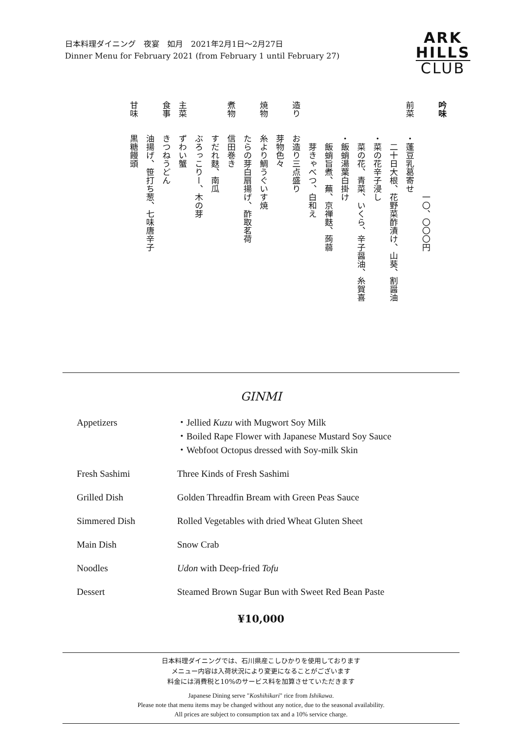日本料理ダイニング　夜宴　如月　2021年2月1日～2月27日
Dinner Menu for February 2021 (from February 1 until February 27)
ARK
HILLS
CLUB
吟味
　　　　　　　　　　　一〇、〇〇〇円
前菜　　・蓬豆乳葛寄せ
　　　　　二十日大根、花野菜酢漬け、山葵、割醤油
　　　　・菜の花辛子浸し
　　　　　菜の花、青菜、いくら、辛子醤油、糸賀喜
　　　　・飯蛸湯葉白掛け
　　　　　飯蛸旨煮、蕪、京禅麩、蒟蒻
　　　　　芽きゃべつ、白和え
造り　　お造り三点盛り
　　　　芽物色々
焼物　　糸より鯛うぐいす焼
　　　　たらの芽白扇揚げ、酢取茗荷
煮物　　信田巻き
　　　　すだれ麩、南瓜
　　　　ぶろっこりー、木の芽
主菜　　ずわい蟹
食事　　きつねうどん
　　　　油揚げ、笹打ち葱、七味唐辛子
甘味　　黒糖饅頭
GINMI
| Appetizers | ・Jellied Kuzu with Mugwort Soy Milk ・Boiled Rape Flower with Japanese Mustard Soy Sauce ・Webfoot Octopus dressed with Soy-milk Skin |
| Fresh Sashimi | Three Kinds of Fresh Sashimi |
| Grilled Dish | Golden Threadfin Bream with Green Peas Sauce |
| Simmered Dish | Rolled Vegetables with dried Wheat Gluten Sheet |
| Main Dish | Snow Crab |
| Noodles | Udon with Deep-fried Tofu |
| Dessert | Steamed Brown Sugar Bun with Sweet Red Bean Paste |
¥10,000
日本料理ダイニングでは、石川県産こしひかりを使用しております
メニュー内容は入荷状況により変更になることがございます
料金には消費税と10%のサービス料を加算させていただきます
Japanese Dining serve "Koshihikari" rice from Ishikawa.
Please note that menu items may be changed without any notice, due to the seasonal availability.
All prices are subject to consumption tax and a 10% service charge.